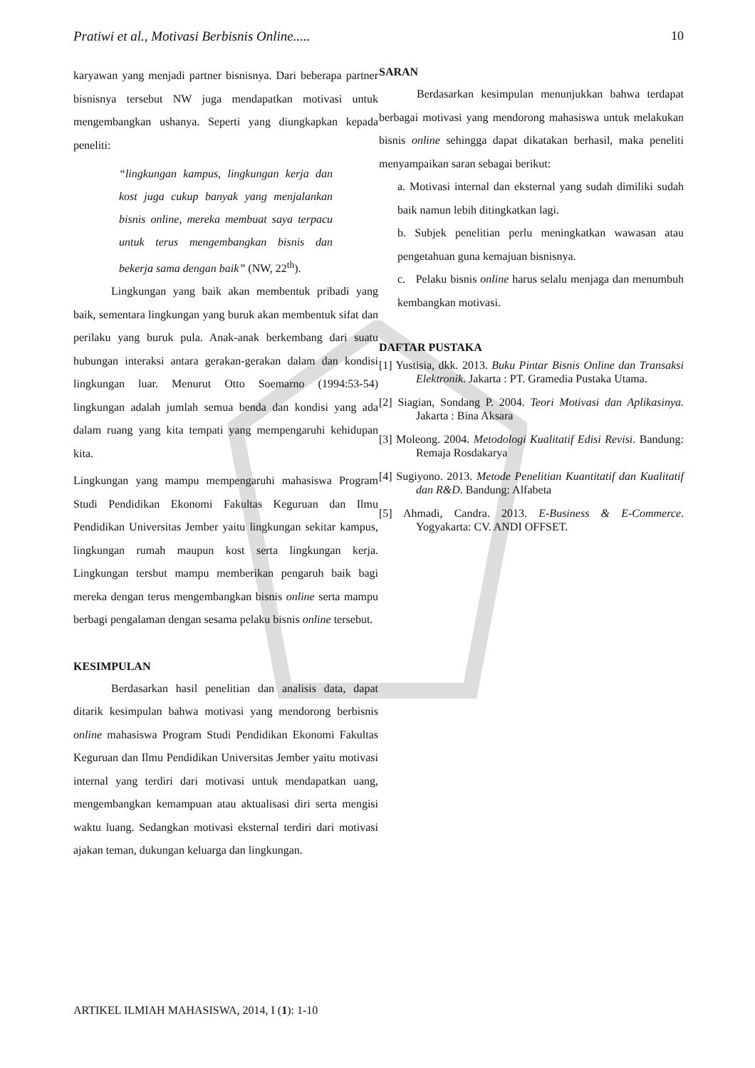Pratiwi et al., Motivasi Berbisnis Online..... 10
karyawan yang menjadi partner bisnisnya. Dari beberapa partner bisnisnya tersebut NW juga mendapatkan motivasi untuk mengembangkan ushanya. Seperti yang diungkapkan kepada peneliti:
“lingkungan kampus, lingkungan kerja dan kost juga cukup banyak yang menjalankan bisnis online, mereka membuat saya terpacu untuk terus mengembangkan bisnis dan bekerja sama dengan baik” (NW, 22<sup>th</sup>).
Lingkungan yang baik akan membentuk pribadi yang baik, sementara lingkungan yang buruk akan membentuk sifat dan perilaku yang buruk pula. Anak-anak berkembang dari suatu hubungan interaksi antara gerakan-gerakan dalam dan kondisi lingkungan luar. Menurut Otto Soemarno (1994:53-54) lingkungan adalah jumlah semua benda dan kondisi yang ada dalam ruang yang kita tempati yang mempengaruhi kehidupan kita.
Lingkungan yang mampu mempengaruhi mahasiswa Program Studi Pendidikan Ekonomi Fakultas Keguruan dan Ilmu Pendidikan Universitas Jember yaitu lingkungan sekitar kampus, lingkungan rumah maupun kost serta lingkungan kerja. Lingkungan tersbut mampu memberikan pengaruh baik bagi mereka dengan terus mengembangkan bisnis online serta mampu berbagi pengalaman dengan sesama pelaku bisnis online tersebut.
KESIMPULAN
Berdasarkan hasil penelitian dan analisis data, dapat ditarik kesimpulan bahwa motivasi yang mendorong berbisnis online mahasiswa Program Studi Pendidikan Ekonomi Fakultas Keguruan dan Ilmu Pendidikan Universitas Jember yaitu motivasi internal yang terdiri dari motivasi untuk mendapatkan uang, mengembangkan kemampuan atau aktualisasi diri serta mengisi waktu luang. Sedangkan motivasi eksternal terdiri dari motivasi ajakan teman, dukungan keluarga dan lingkungan.
SARAN
Berdasarkan kesimpulan menunjukkan bahwa terdapat berbagai motivasi yang mendorong mahasiswa untuk melakukan bisnis online sehingga dapat dikatakan berhasil, maka peneliti menyampaikan saran sebagai berikut:
a. Motivasi internal dan eksternal yang sudah dimiliki sudah baik namun lebih ditingkatkan lagi.
b. Subjek penelitian perlu meningkatkan wawasan atau pengetahuan guna kemajuan bisnisnya.
c. Pelaku bisnis online harus selalu menjaga dan menumbuh kembangkan motivasi.
DAFTAR PUSTAKA
[1] Yustisia, dkk. 2013. Buku Pintar Bisnis Online dan Transaksi Elektronik. Jakarta : PT. Gramedia Pustaka Utama.
[2] Siagian, Sondang P. 2004. Teori Motivasi dan Aplikasinya. Jakarta : Bina Aksara
[3] Moleong. 2004. Metodologi Kualitatif Edisi Revisi. Bandung: Remaja Rosdakarya
[4] Sugiyono. 2013. Metode Penelitian Kuantitatif dan Kualitatif dan R&D. Bandung: Alfabeta
[5] Ahmadi, Candra. 2013. E-Business & E-Commerce. Yogyakarta: CV. ANDI OFFSET.
ARTIKEL ILMIAH MAHASISWA, 2014, I (1): 1-10